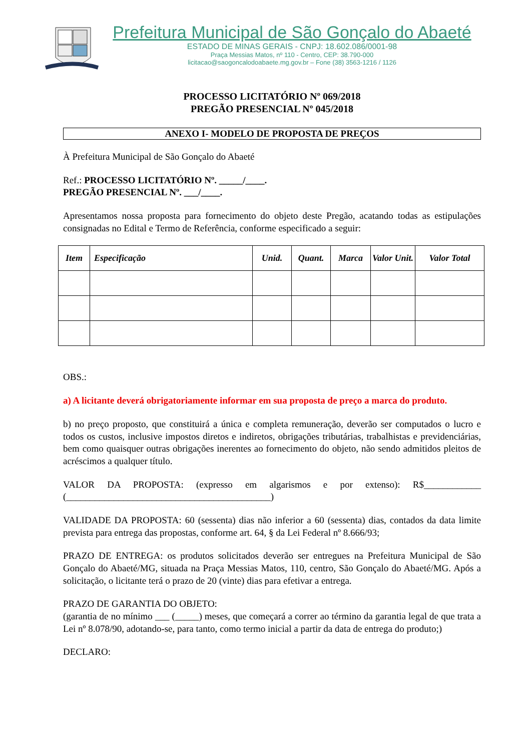Prefeitura Municipal de São Gonçalo do Abaeté
ESTADO DE MINAS GERAIS - CNPJ: 18.602.086/0001-98
Praça Messias Matos, nº 110 - Centro, CEP: 38.790-000
licitacao@saogoncalodoabaete.mg.gov.br – Fone (38) 3563-1216 / 1126
PROCESSO LICITATÓRIO Nº 069/2018
PREGÃO PRESENCIAL Nº 045/2018
ANEXO I- MODELO DE PROPOSTA DE PREÇOS
À Prefeitura Municipal de São Gonçalo do Abaeté
Ref.: PROCESSO LICITATÓRIO Nº. _____/____.
PREGÃO PRESENCIAL Nº. ___/____.
Apresentamos nossa proposta para fornecimento do objeto deste Pregão, acatando todas as estipulações consignadas no Edital e Termo de Referência, conforme especificado a seguir:
| Item | Especificação | Unid. | Quant. | Marca | Valor Unit. | Valor Total |
| --- | --- | --- | --- | --- | --- | --- |
OBS.:
a) A licitante deverá obrigatoriamente informar em sua proposta de preço a marca do produto.
b) no preço proposto, que constituirá a única e completa remuneração, deverão ser computados o lucro e todos os custos, inclusive impostos diretos e indiretos, obrigações tributárias, trabalhistas e previdenciárias, bem como quaisquer outras obrigações inerentes ao fornecimento do objeto, não sendo admitidos pleitos de acréscimos a qualquer título.
VALOR DA PROPOSTA: (expresso em algarismos e por extenso): R$____________ (___________________________________________)
VALIDADE DA PROPOSTA: 60 (sessenta) dias não inferior a 60 (sessenta) dias, contados da data limite prevista para entrega das propostas, conforme art. 64, § da Lei Federal nº 8.666/93;
PRAZO DE ENTREGA: os produtos solicitados deverão ser entregues na Prefeitura Municipal de São Gonçalo do Abaeté/MG, situada na Praça Messias Matos, 110, centro, São Gonçalo do Abaeté/MG. Após a solicitação, o licitante terá o prazo de 20 (vinte) dias para efetivar a entrega.
PRAZO DE GARANTIA DO OBJETO:
(garantia de no mínimo ___ (_____) meses, que começará a correr ao término da garantia legal de que trata a Lei nº 8.078/90, adotando-se, para tanto, como termo inicial a partir da data de entrega do produto;)
DECLARO: